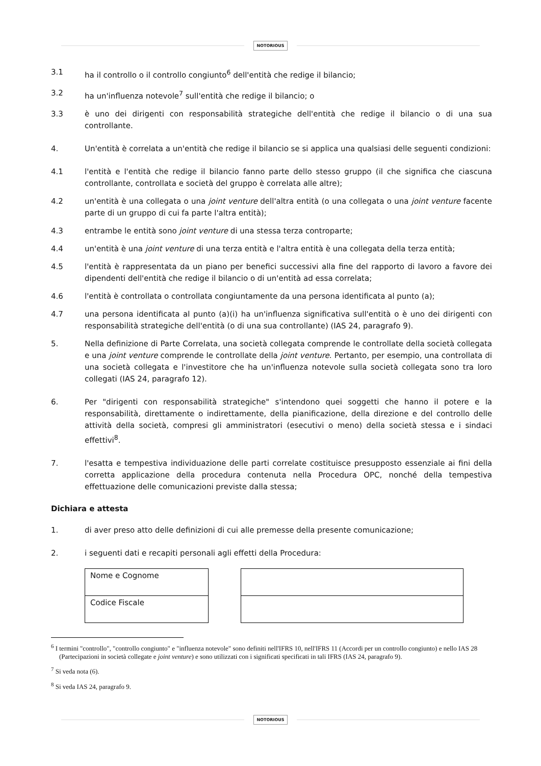NOTORIOUS
3.1 ha il controllo o il controllo congiunto<sup>6</sup> dell'entità che redige il bilancio;
3.2 ha un'influenza notevole<sup>7</sup> sull'entità che redige il bilancio; o
3.3 è uno dei dirigenti con responsabilità strategiche dell'entità che redige il bilancio o di una sua controllante.
4. Un'entità è correlata a un'entità che redige il bilancio se si applica una qualsiasi delle seguenti condizioni:
4.1 l'entità e l'entità che redige il bilancio fanno parte dello stesso gruppo (il che significa che ciascuna controllante, controllata e società del gruppo è correlata alle altre);
4.2 un'entità è una collegata o una joint venture dell'altra entità (o una collegata o una joint venture facente parte di un gruppo di cui fa parte l'altra entità);
4.3 entrambe le entità sono joint venture di una stessa terza controparte;
4.4 un'entità è una joint venture di una terza entità e l'altra entità è una collegata della terza entità;
4.5 l'entità è rappresentata da un piano per benefici successivi alla fine del rapporto di lavoro a favore dei dipendenti dell'entità che redige il bilancio o di un'entità ad essa correlata;
4.6 l'entità è controllata o controllata congiuntamente da una persona identificata al punto (a);
4.7 una persona identificata al punto (a)(i) ha un'influenza significativa sull'entità o è uno dei dirigenti con responsabilità strategiche dell'entità (o di una sua controllante) (IAS 24, paragrafo 9).
5. Nella definizione di Parte Correlata, una società collegata comprende le controllate della società collegata e una joint venture comprende le controllate della joint venture. Pertanto, per esempio, una controllata di una società collegata e l'investitore che ha un'influenza notevole sulla società collegata sono tra loro collegati (IAS 24, paragrafo 12).
6. Per "dirigenti con responsabilità strategiche" s'intendono quei soggetti che hanno il potere e la responsabilità, direttamente o indirettamente, della pianificazione, della direzione e del controllo delle attività della società, compresi gli amministratori (esecutivi o meno) della società stessa e i sindaci effettivi<sup>8</sup>.
7. l'esatta e tempestiva individuazione delle parti correlate costituisce presupposto essenziale ai fini della corretta applicazione della procedura contenuta nella Procedura OPC, nonché della tempestiva effettuazione delle comunicazioni previste dalla stessa;
Dichiara e attesta
1. di aver preso atto delle definizioni di cui alle premesse della presente comunicazione;
2. i seguenti dati e recapiti personali agli effetti della Procedura:
| Nome e Cognome |
| Codice Fiscale |
<sup>6</sup> I termini "controllo", "controllo congiunto" e "influenza notevole" sono definiti nell'IFRS 10, nell'IFRS 11 (Accordi per un controllo congiunto) e nello IAS 28 (Partecipazioni in società collegate e joint venture) e sono utilizzati con i significati specificati in tali IFRS (IAS 24, paragrafo 9).
<sup>7</sup> Si veda nota (6).
<sup>8</sup> Si veda IAS 24, paragrafo 9.
NOTORIOUS